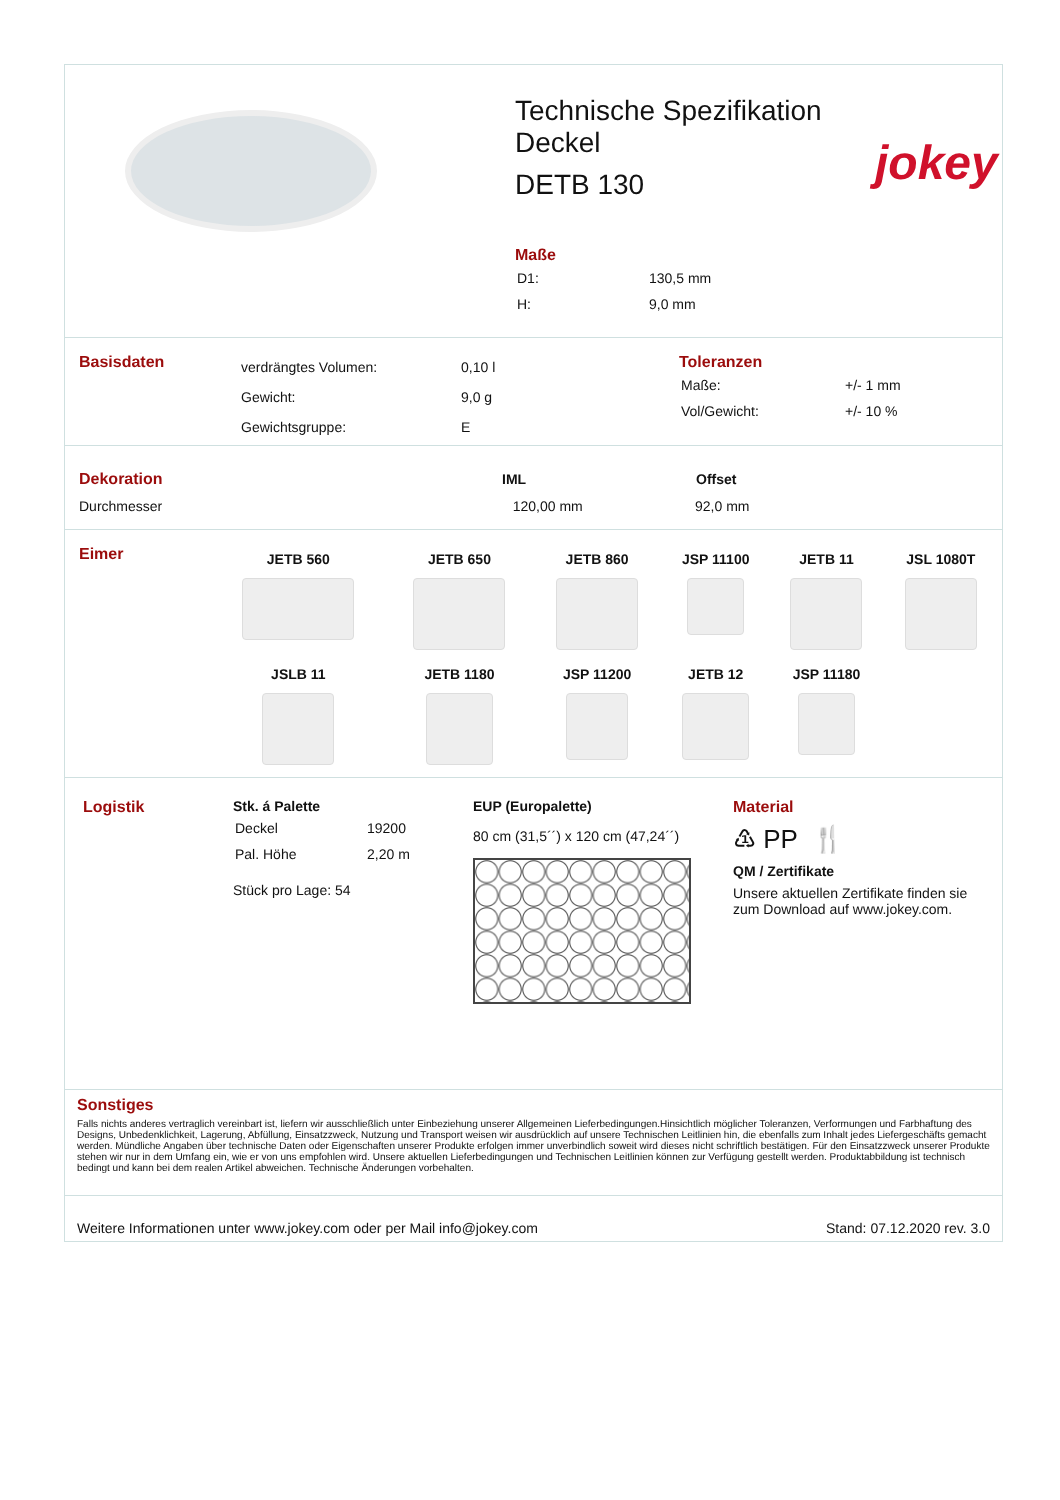Technische Spezifikation
Deckel
DETB 130
Maße
| D1: | 130,5 mm |
| H: | 9,0 mm |
jokey
Basisdaten
| verdrängtes Volumen: | 0,10 l |
| Gewicht: | 9,0 g |
| Gewichtsgruppe: | E |
Toleranzen
| Maße: | +/- 1 mm |
| Vol/Gewicht: | +/- 10 % |
| Dekoration | IML | Offset |
| Durchmesser | 120,00 mm | 92,0 mm |
Eimer
| JETB 560 | JETB 650 | JETB 860 | JSP 11100 | JETB 11 | JSL 1080T |
| JSLB 11 | JETB 1180 | JSP 11200 | JETB 12 | JSP 11180 | |
Logistik Stk. á Palette
| Deckel | 19200 |
| Pal. Höhe | 2,20 m |
Stück pro Lage: 54
EUP (Europalette)
80 cm (31,5´´) x 120 cm (47,24´´)
Material
♳ PP 🍴
QM / Zertifikate
Unsere aktuellen Zertifikate finden sie zum Download auf www.jokey.com.
Sonstiges
Falls nichts anderes vertraglich vereinbart ist, liefern wir ausschließlich unter Einbeziehung unserer Allgemeinen Lieferbedingungen.Hinsichtlich möglicher Toleranzen, Verformungen und Farbhaftung des Designs, Unbedenklichkeit, Lagerung, Abfüllung, Einsatzzweck, Nutzung und Transport weisen wir ausdrücklich auf unsere Technischen Leitlinien hin, die ebenfalls zum Inhalt jedes Liefergeschäfts gemacht werden. Mündliche Angaben über technische Daten oder Eigenschaften unserer Produkte erfolgen immer unverbindlich soweit wird dieses nicht schriftlich bestätigen. Für den Einsatzzweck unserer Produkte stehen wir nur in dem Umfang ein, wie er von uns empfohlen wird. Unsere aktuellen Lieferbedingungen und Technischen Leitlinien können zur Verfügung gestellt werden. Produktabbildung ist technisch bedingt und kann bei dem realen Artikel abweichen. Technische Änderungen vorbehalten.
Weitere Informationen unter www.jokey.com oder per Mail info@jokey.com Stand: 07.12.2020 rev. 3.0